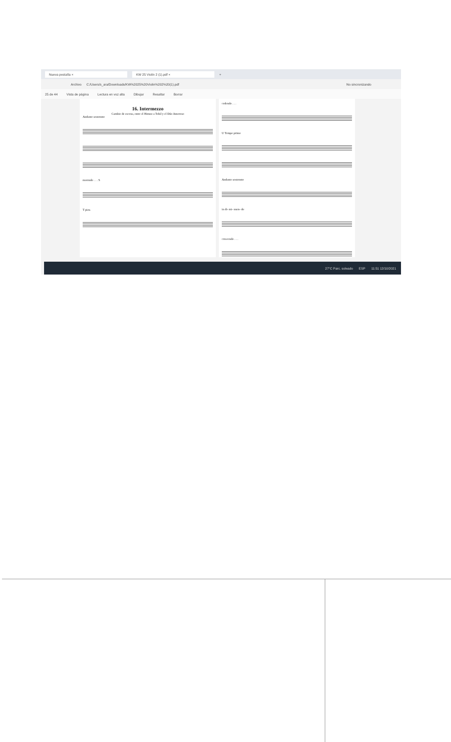Nueva pestaña × KW 25 Violín 2 (1).pdf × +
Archivo C:/Users/s_ara/Downloads/KW%2025%20Violin%202%20(1).pdf No sincronizando
25 de 44 Vista de página Lectura en voz alta Dibujar Resaltar Borrar
16. Intermezzo
Cambio de escena, entre el Himno a Tohil y el Dúo Amoroso
Andante sostenuto
morendo . . . S
T pizz.
cedendo . . .
U Tempo primo
Andante sostenuto
in di- mi- nuen- do
crescendo . . .
27°C Parc. soleado ESP 11:51 12/10/2021